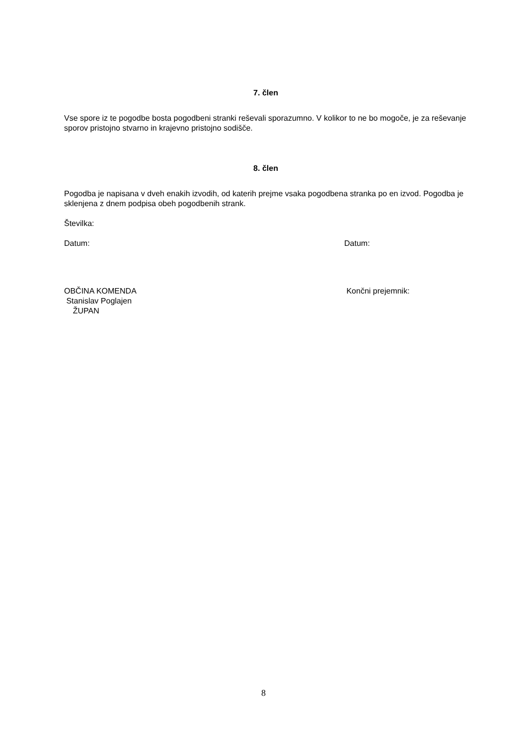7. člen
Vse spore iz te pogodbe bosta pogodbeni stranki reševali sporazumno. V kolikor to ne bo mogoče, je za reševanje sporov pristojno stvarno in krajevno pristojno sodišče.
8. člen
Pogodba je napisana v dveh enakih izvodih, od katerih prejme vsaka pogodbena stranka po en izvod. Pogodba je sklenjena z dnem podpisa obeh pogodbenih strank.
Številka:
Datum: Datum:
OBČINA KOMENDA
Stanislav Poglajen
ŽUPAN
Končni prejemnik:
8